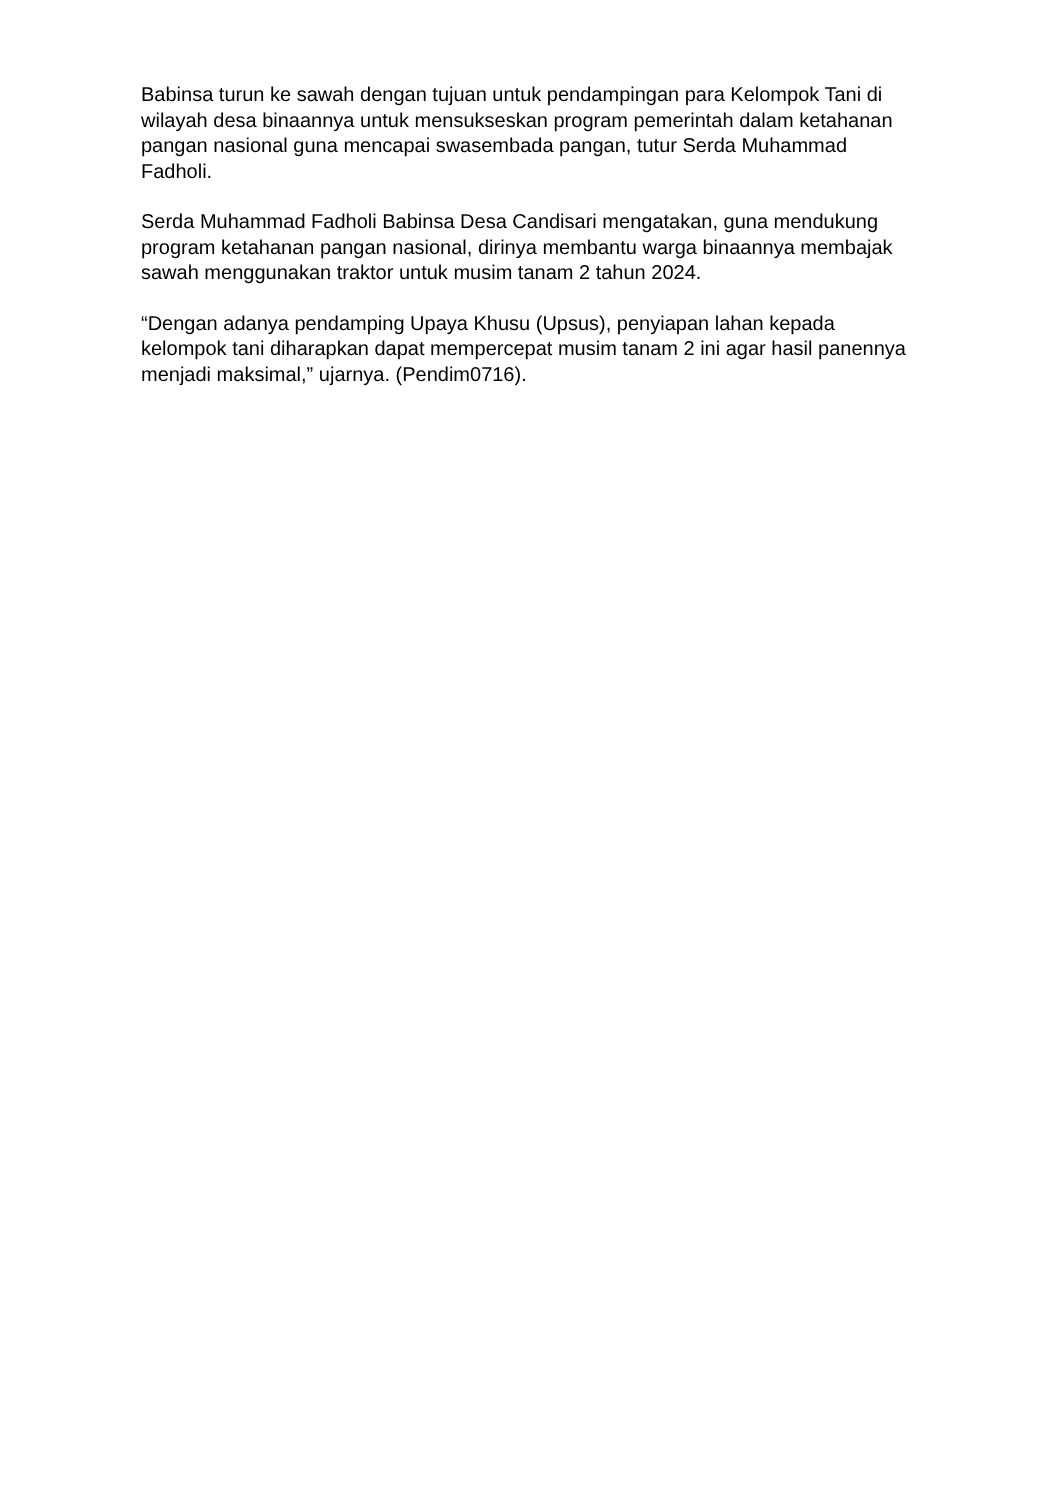Babinsa turun ke sawah dengan tujuan untuk pendampingan para Kelompok Tani di wilayah desa binaannya untuk mensukseskan program pemerintah dalam ketahanan pangan nasional guna mencapai swasembada pangan, tutur Serda Muhammad Fadholi.
Serda Muhammad Fadholi Babinsa Desa Candisari mengatakan, guna mendukung program ketahanan pangan nasional, dirinya membantu warga binaannya membajak sawah menggunakan traktor untuk musim tanam 2 tahun 2024.
“Dengan adanya pendamping Upaya Khusu (Upsus), penyiapan lahan kepada kelompok tani diharapkan dapat mempercepat musim tanam 2 ini agar hasil panennya menjadi maksimal,” ujarnya. (Pendim0716).